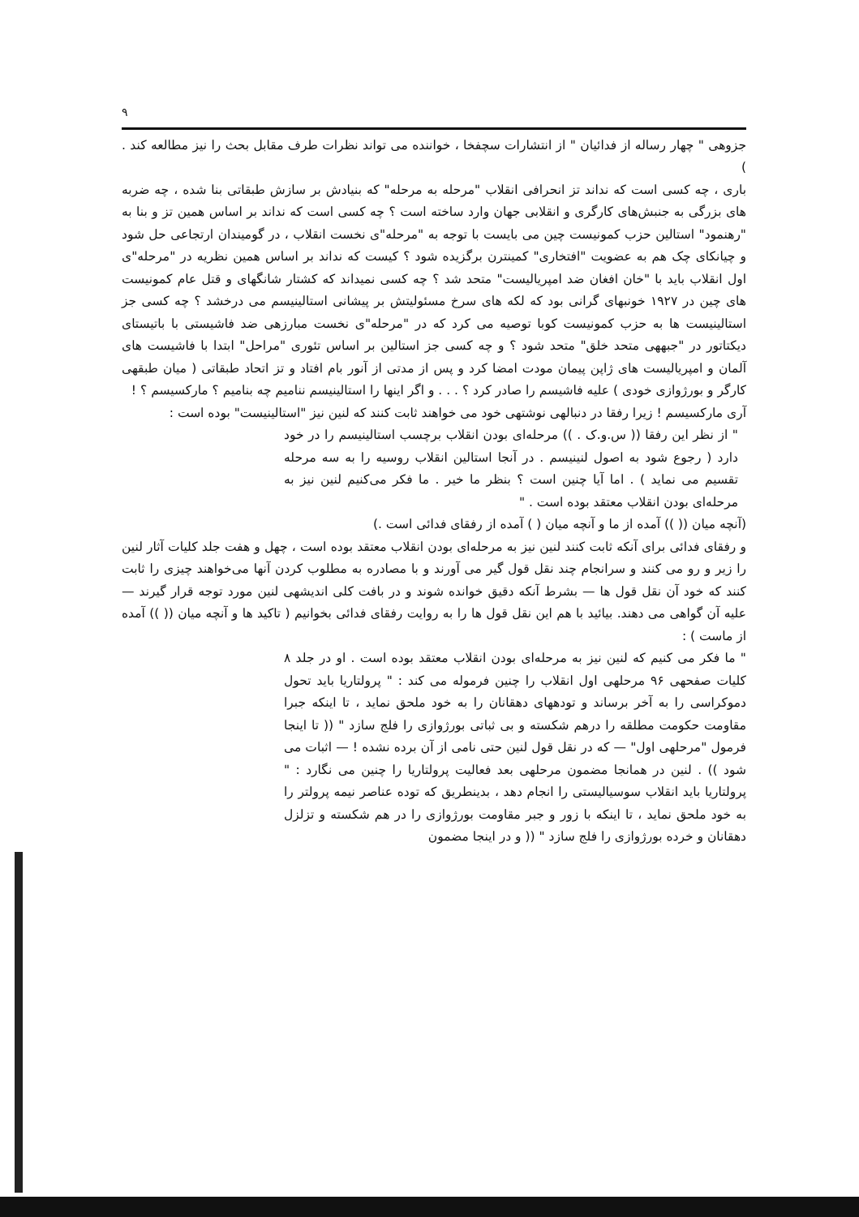۹
جزوهی " چهار رساله از فدائیان " از انتشارات سچفخا ، خواننده می تواند نظرات طرف مقابل بحث را نیز مطالعه کند . )
باری ، چه کسی است که نداند تز انحرافی انقلاب "مرحله به مرحله" که بنیادش بر سازش طبقاتی بنا شده ، چه ضربه های بزرگی به جنبش‌های کارگری و انقلابی جهان وارد ساخته است ؟ چه کسی است که نداند بر اساس همین تز و بنا به "رهنمود" استالین حزب کمونیست چین می بایست با توجه به "مرحله"ی نخست انقلاب ، در گومیندان ارتجاعی حل شود و چیانکای چک هم به عضویت "افتخاری" کمینترن برگزیده شود ؟ کیست که نداند بر اساس همین نظریه در "مرحله"ی اول انقلاب باید با "خان افغان ضد امپریالیست" متحد شد ؟ چه کسی نمیداند که کشتار شانگهای و قتل عام کمونیست های چین در ۱۹۲۷ خونبهای گرانی بود که لکه های سرخ مسئولیتش بر پیشانی استالینیسم می درخشد ؟ چه کسی جز استالینیست ها به حزب کمونیست کوبا توصیه می کرد که در "مرحله"ی نخست مبارزهی ضد فاشیستی با باتیستای دیکتاتور در "جبههی متحد خلق" متحد شود ؟ و چه کسی جز استالین بر اساس تئوری "مراحل" ابتدا با فاشیست های آلمان و امپریالیست های ژاپن پیمان مودت امضا کرد و پس از مدتی از آنور بام افتاد و تز اتحاد طبقاتی ( میان طبقهی کارگر و بورژوازی خودی ) علیه فاشیسم را صادر کرد ؟ . . . و اگر اینها را استالینیسم ننامیم چه بنامیم ؟ مارکسیسم ؟ !
آری مارکسیسم ! زیرا رفقا در دنبالهی نوشتهی خود می خواهند ثابت کنند که لنین نیز "استالینیست" بوده است :
" از نظر این رفقا (( س.و.ک . )) مرحله‌ای بودن انقلاب برچسب استالینیسم را در خود دارد ( رجوع شود به اصول لنینیسم . در آنجا استالین انقلاب روسیه را به سه مرحله تقسیم می نماید ) . اما آیا چنین است ؟ بنظر ما خیر . ما فکر می‌کنیم لنین نیز به مرحله‌ای بودن انقلاب معتقد بوده است . "
(آنچه میان (( )) آمده از ما و آنچه میان ( ) آمده از رفقای فدائی است .)
و رفقای فدائی برای آنکه ثابت کنند لنین نیز به مرحله‌ای بودن انقلاب معتقد بوده است ، چهل و هفت جلد کلیات آثار لنین را زیر و رو می کنند و سرانجام چند نقل قول گیر می آورند و با مصادره به مطلوب کردن آنها می‌خواهند چیزی را ثابت کنند که خود آن نقل قول ها — بشرط آنکه دقیق خوانده شوند و در بافت کلی اندیشهی لنین مورد توجه قرار گیرند — علیه آن گواهی می دهند. بیائید با هم این نقل قول ها را به روایت رفقای فدائی بخوانیم ( تاکید ها و آنچه میان (( )) آمده از ماست ) :
" ما فکر می کنیم که لنین نیز به مرحله‌ای بودن انقلاب معتقد بوده است . او در جلد ۸ کلیات صفحهی ۹۶ مرحلهی اول انقلاب را چنین فرموله می کند : " پرولتاریا باید تحول دموکراسی را به آخر برساند و تودههای دهقانان را به خود ملحق نماید ، تا اینکه جبرا مقاومت حکومت مطلقه را درهم شکسته و بی ثباتی بورژوازی را فلج سازد " (( تا اینجا فرمول "مرحلهی اول" — که در نقل قول لنین حتی نامی از آن برده نشده ! — اثبات می شود )) . لنین در همانجا مضمون مرحلهی بعد فعالیت پرولتاریا را چنین می نگارد : " پرولتاریا باید انقلاب سوسیالیستی را انجام دهد ، بدینطریق که توده عناصر نیمه پرولتر را به خود ملحق نماید ، تا اینکه با زور و جبر مقاومت بورژوازی را در هم شکسته و تزلزل دهقانان و خرده بورژوازی را فلج سازد " (( و در اینجا مضمون